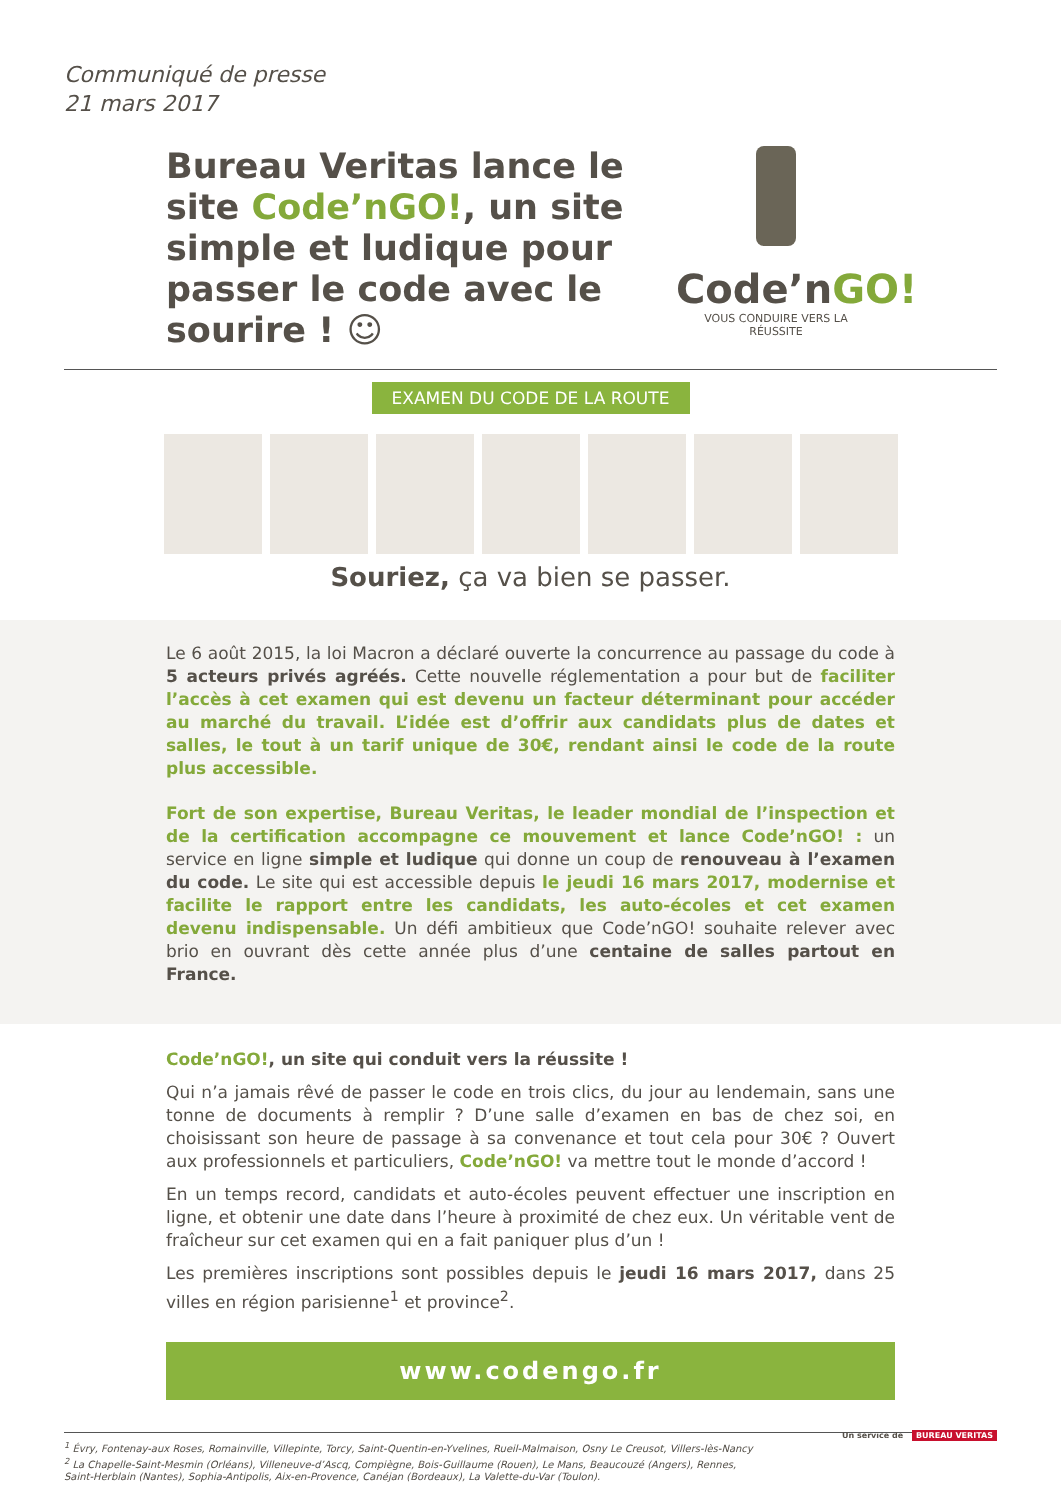Communiqué de presse
21 mars 2017
Bureau Veritas lance le site Code’nGO!, un site simple et ludique pour passer le code avec le sourire ! ☺
Code’nGO!
VOUS CONDUIRE VERS LA RÉUSSITE
EXAMEN DU CODE DE LA ROUTE
Souriez, ça va bien se passer.
Le 6 août 2015, la loi Macron a déclaré ouverte la concurrence au passage du code à 5 acteurs privés agréés. Cette nouvelle réglementation a pour but de faciliter l’accès à cet examen qui est devenu un facteur déterminant pour accéder au marché du travail. L’idée est d’offrir aux candidats plus de dates et salles, le tout à un tarif unique de 30€, rendant ainsi le code de la route plus accessible.
Fort de son expertise, Bureau Veritas, le leader mondial de l’inspection et de la certification accompagne ce mouvement et lance Code’nGO! : un service en ligne simple et ludique qui donne un coup de renouveau à l’examen du code. Le site qui est accessible depuis le jeudi 16 mars 2017, modernise et facilite le rapport entre les candidats, les auto-écoles et cet examen devenu indispensable. Un défi ambitieux que Code’nGO! souhaite relever avec brio en ouvrant dès cette année plus d’une centaine de salles partout en France.
Code’nGO!, un site qui conduit vers la réussite !
Qui n’a jamais rêvé de passer le code en trois clics, du jour au lendemain, sans une tonne de documents à remplir ? D’une salle d’examen en bas de chez soi, en choisissant son heure de passage à sa convenance et tout cela pour 30€ ? Ouvert aux professionnels et particuliers, Code’nGO! va mettre tout le monde d’accord !
En un temps record, candidats et auto-écoles peuvent effectuer une inscription en ligne, et obtenir une date dans l’heure à proximité de chez eux. Un véritable vent de fraîcheur sur cet examen qui en a fait paniquer plus d’un !
Les premières inscriptions sont possibles depuis le jeudi 16 mars 2017, dans 25 villes en région parisienne<sup>1</sup> et province<sup>2</sup>.
www.codengo.fr
<sup>1</sup> Évry, Fontenay-aux Roses, Romainville, Villepinte, Torcy, Saint-Quentin-en-Yvelines, Rueil-Malmaison, Osny Le Creusot, Villers-lès-Nancy
<sup>2</sup> La Chapelle-Saint-Mesmin (Orléans), Villeneuve-d’Ascq, Compiègne, Bois-Guillaume (Rouen), Le Mans, Beaucouzé (Angers), Rennes,
Saint-Herblain (Nantes), Sophia-Antipolis, Aix-en-Provence, Canéjan (Bordeaux), La Valette-du-Var (Toulon).
Un service de BUREAU VERITAS